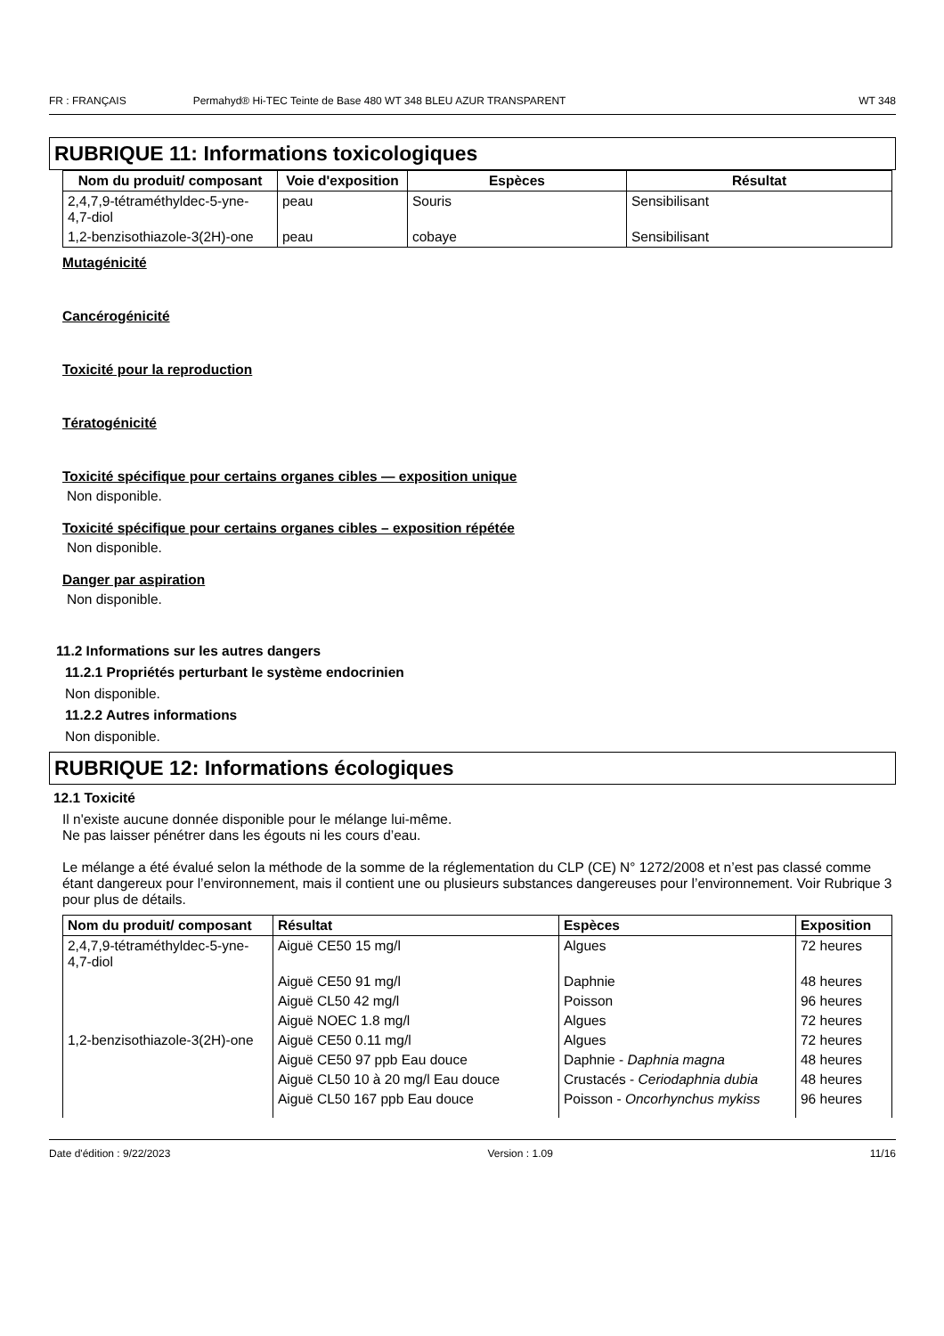FR : FRANÇAIS Permahyd® Hi-TEC Teinte de Base 480 WT 348 BLEU AZUR TRANSPARENT WT 348
RUBRIQUE 11: Informations toxicologiques
| Nom du produit/ composant | Voie d'exposition | Espèces | Résultat |
| --- | --- | --- | --- |
| 2,4,7,9-tétraméthyldec-5-yne-4,7-diol | peau | Souris | Sensibilisant |
| 1,2-benzisothiazole-3(2H)-one | peau | cobaye | Sensibilisant |
Mutagénicité
Cancérogénicité
Toxicité pour la reproduction
Tératogénicité
Toxicité spécifique pour certains organes cibles — exposition unique
Non disponible.
Toxicité spécifique pour certains organes cibles – exposition répétée
Non disponible.
Danger par aspiration
Non disponible.
11.2 Informations sur les autres dangers
11.2.1 Propriétés perturbant le système endocrinien
Non disponible.
11.2.2 Autres informations
Non disponible.
RUBRIQUE 12: Informations écologiques
12.1 Toxicité
Il n'existe aucune donnée disponible pour le mélange lui-même.
Ne pas laisser pénétrer dans les égouts ni les cours d’eau.
Le mélange a été évalué selon la méthode de la somme de la réglementation du CLP (CE) N° 1272/2008 et n’est pas classé comme étant dangereux pour l’environnement, mais il contient une ou plusieurs substances dangereuses pour l’environnement. Voir Rubrique 3 pour plus de détails.
| Nom du produit/ composant | Résultat | Espèces | Exposition |
| --- | --- | --- | --- |
| 2,4,7,9-tétraméthyldec-5-yne-4,7-diol | Aiguë CE50 15 mg/l | Algues | 72 heures |
| | Aiguë CE50 91 mg/l | Daphnie | 48 heures |
| | Aiguë CL50 42 mg/l | Poisson | 96 heures |
| | Aiguë NOEC 1.8 mg/l | Algues | 72 heures |
| 1,2-benzisothiazole-3(2H)-one | Aiguë CE50 0.11 mg/l | Algues | 72 heures |
| | Aiguë CE50 97 ppb Eau douce | Daphnie - Daphnia magna | 48 heures |
| | Aiguë CL50 10 à 20 mg/l Eau douce | Crustacés - Ceriodaphnia dubia | 48 heures |
| | Aiguë CL50 167 ppb Eau douce | Poisson - Oncorhynchus mykiss | 96 heures |
Date d'édition : 9/22/2023 Version : 1.09 11/16